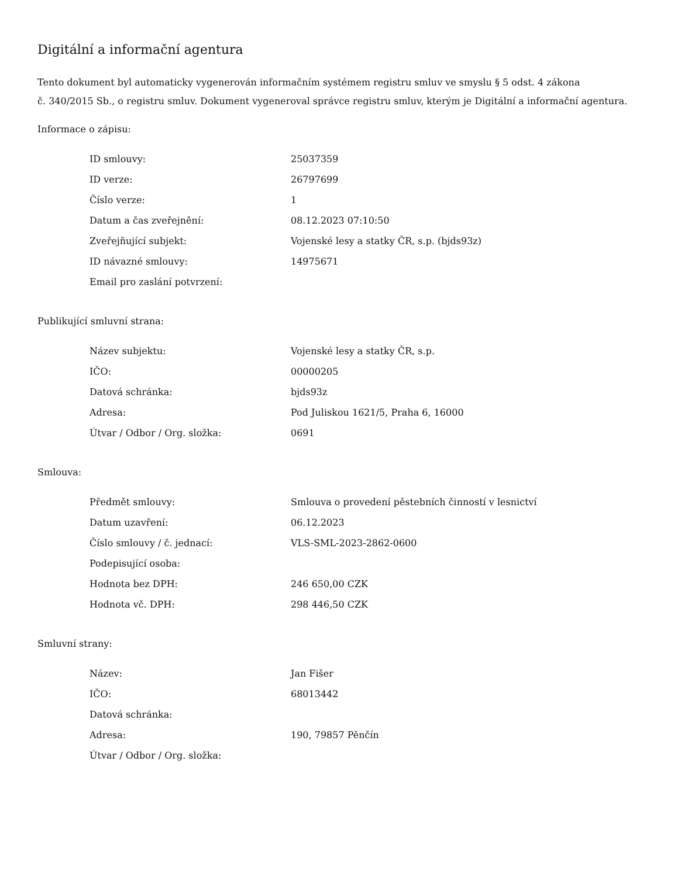Digitální a informační agentura
Tento dokument byl automaticky vygenerován informačním systémem registru smluv ve smyslu § 5 odst. 4 zákona
č. 340/2015 Sb., o registru smluv. Dokument vygeneroval správce registru smluv, kterým je Digitální a informační agentura.
Informace o zápisu:
| ID smlouvy: | 25037359 |
| ID verze: | 26797699 |
| Číslo verze: | 1 |
| Datum a čas zveřejnění: | 08.12.2023 07:10:50 |
| Zveřejňující subjekt: | Vojenské lesy a statky ČR, s.p. (bjds93z) |
| ID návazné smlouvy: | 14975671 |
| Email pro zaslání potvrzení: | |
Publikující smluvní strana:
| Název subjektu: | Vojenské lesy a statky ČR, s.p. |
| IČO: | 00000205 |
| Datová schránka: | bjds93z |
| Adresa: | Pod Juliskou 1621/5, Praha 6, 16000 |
| Útvar / Odbor / Org. složka: | 0691 |
Smlouva:
| Předmět smlouvy: | Smlouva o provedení pěstebních činností v lesnictví |
| Datum uzavření: | 06.12.2023 |
| Číslo smlouvy / č. jednací: | VLS-SML-2023-2862-0600 |
| Podepisující osoba: | |
| Hodnota bez DPH: | 246 650,00 CZK |
| Hodnota vč. DPH: | 298 446,50 CZK |
Smluvní strany:
| Název: | Jan Fišer |
| IČO: | 68013442 |
| Datová schránka: | |
| Adresa: | 190, 79857 Pěnčín |
| Útvar / Odbor / Org. složka: | |